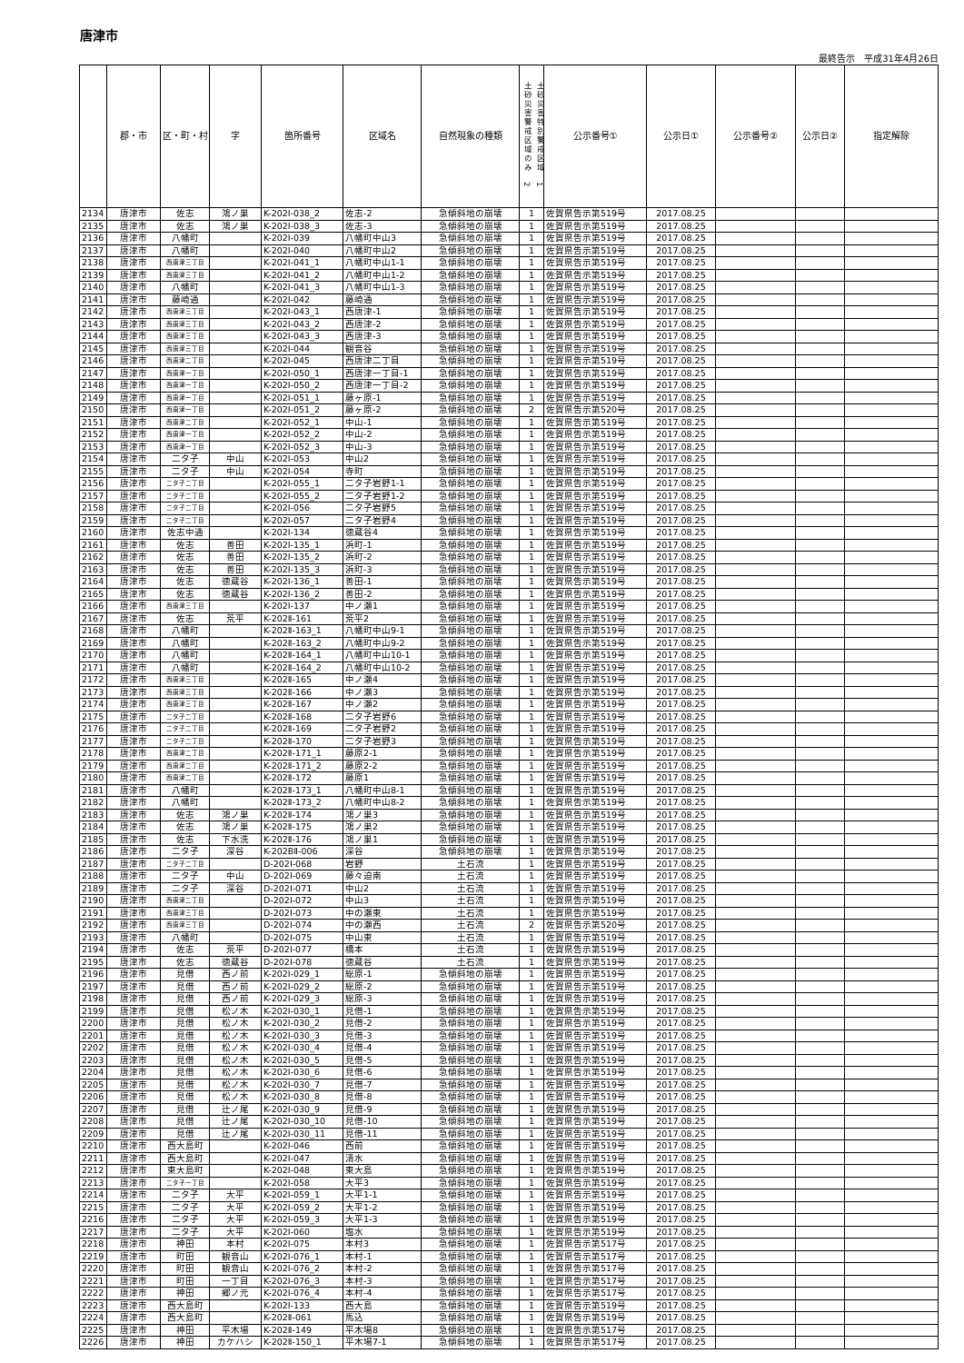唐津市
最終告示　平成31年4月26日
| | 郡・市 | 区・町・村 | 字 | 箇所番号 | 区域名 | 自然現象の種類 | 土砂災害警戒区域のみ 2 土砂災害特別警戒区域 1 | 公示番号① | 公示日① | 公示番号② | 公示日② | 指定解除 |
| --- | --- | --- | --- | --- | --- | --- | --- | --- | --- | --- | --- | --- |
| 2134 | 唐津市 | 佐志 | 鴻ノ巣 | K-202Ⅰ-038_2 | 佐志-2 | 急傾斜地の崩壊 | 1 | 佐賀県告示第519号 | 2017.08.25 | | | |
| 2135 | 唐津市 | 佐志 | 鴻ノ巣 | K-202Ⅰ-038_3 | 佐志-3 | 急傾斜地の崩壊 | 1 | 佐賀県告示第519号 | 2017.08.25 | | | |
| 2136 | 唐津市 | 八幡町 | | K-202Ⅰ-039 | 八幡町中山3 | 急傾斜地の崩壊 | 1 | 佐賀県告示第519号 | 2017.08.25 | | | |
| 2137 | 唐津市 | 八幡町 | | K-202Ⅰ-040 | 八幡町中山2 | 急傾斜地の崩壊 | 1 | 佐賀県告示第519号 | 2017.08.25 | | | |
| 2138 | 唐津市 | 西唐津三丁目 | | K-202Ⅰ-041_1 | 八幡町中山1-1 | 急傾斜地の崩壊 | 1 | 佐賀県告示第519号 | 2017.08.25 | | | |
| 2139 | 唐津市 | 西唐津三丁目 | | K-202Ⅰ-041_2 | 八幡町中山1-2 | 急傾斜地の崩壊 | 1 | 佐賀県告示第519号 | 2017.08.25 | | | |
| 2140 | 唐津市 | 八幡町 | | K-202Ⅰ-041_3 | 八幡町中山1-3 | 急傾斜地の崩壊 | 1 | 佐賀県告示第519号 | 2017.08.25 | | | |
| 2141 | 唐津市 | 藤崎通 | | K-202Ⅰ-042 | 藤崎通 | 急傾斜地の崩壊 | 1 | 佐賀県告示第519号 | 2017.08.25 | | | |
| 2142 | 唐津市 | 西唐津三丁目 | | K-202Ⅰ-043_1 | 西唐津-1 | 急傾斜地の崩壊 | 1 | 佐賀県告示第519号 | 2017.08.25 | | | |
| 2143 | 唐津市 | 西唐津三丁目 | | K-202Ⅰ-043_2 | 西唐津-2 | 急傾斜地の崩壊 | 1 | 佐賀県告示第519号 | 2017.08.25 | | | |
| 2144 | 唐津市 | 西唐津三丁目 | | K-202Ⅰ-043_3 | 西唐津-3 | 急傾斜地の崩壊 | 1 | 佐賀県告示第519号 | 2017.08.25 | | | |
| 2145 | 唐津市 | 西唐津三丁目 | | K-202Ⅰ-044 | 観音谷 | 急傾斜地の崩壊 | 1 | 佐賀県告示第519号 | 2017.08.25 | | | |
| 2146 | 唐津市 | 西唐津二丁目 | | K-202Ⅰ-045 | 西唐津二丁目 | 急傾斜地の崩壊 | 1 | 佐賀県告示第519号 | 2017.08.25 | | | |
| 2147 | 唐津市 | 西唐津一丁目 | | K-202Ⅰ-050_1 | 西唐津一丁目-1 | 急傾斜地の崩壊 | 1 | 佐賀県告示第519号 | 2017.08.25 | | | |
| 2148 | 唐津市 | 西唐津一丁目 | | K-202Ⅰ-050_2 | 西唐津一丁目-2 | 急傾斜地の崩壊 | 1 | 佐賀県告示第519号 | 2017.08.25 | | | |
| 2149 | 唐津市 | 西唐津一丁目 | | K-202Ⅰ-051_1 | 藤ヶ原-1 | 急傾斜地の崩壊 | 1 | 佐賀県告示第519号 | 2017.08.25 | | | |
| 2150 | 唐津市 | 西唐津一丁目 | | K-202Ⅰ-051_2 | 藤ヶ原-2 | 急傾斜地の崩壊 | 2 | 佐賀県告示第520号 | 2017.08.25 | | | |
| 2151 | 唐津市 | 西唐津二丁目 | | K-202Ⅰ-052_1 | 中山-1 | 急傾斜地の崩壊 | 1 | 佐賀県告示第519号 | 2017.08.25 | | | |
| 2152 | 唐津市 | 西唐津一丁目 | | K-202Ⅰ-052_2 | 中山-2 | 急傾斜地の崩壊 | 1 | 佐賀県告示第519号 | 2017.08.25 | | | |
| 2153 | 唐津市 | 西唐津一丁目 | | K-202Ⅰ-052_3 | 中山-3 | 急傾斜地の崩壊 | 1 | 佐賀県告示第519号 | 2017.08.25 | | | |
| 2154 | 唐津市 | 二タ子 | 中山 | K-202Ⅰ-053 | 中山2 | 急傾斜地の崩壊 | 1 | 佐賀県告示第519号 | 2017.08.25 | | | |
| 2155 | 唐津市 | 二タ子 | 中山 | K-202Ⅰ-054 | 寺町 | 急傾斜地の崩壊 | 1 | 佐賀県告示第519号 | 2017.08.25 | | | |
| 2156 | 唐津市 | 二タ子二丁目 | | K-202Ⅰ-055_1 | 二タ子岩野1-1 | 急傾斜地の崩壊 | 1 | 佐賀県告示第519号 | 2017.08.25 | | | |
| 2157 | 唐津市 | 二タ子二丁目 | | K-202Ⅰ-055_2 | 二タ子岩野1-2 | 急傾斜地の崩壊 | 1 | 佐賀県告示第519号 | 2017.08.25 | | | |
| 2158 | 唐津市 | 二タ子二丁目 | | K-202Ⅰ-056 | 二タ子岩野5 | 急傾斜地の崩壊 | 1 | 佐賀県告示第519号 | 2017.08.25 | | | |
| 2159 | 唐津市 | 二タ子二丁目 | | K-202Ⅰ-057 | 二タ子岩野4 | 急傾斜地の崩壊 | 1 | 佐賀県告示第519号 | 2017.08.25 | | | |
| 2160 | 唐津市 | 佐志中通 | | K-202Ⅰ-134 | 徳蔵谷4 | 急傾斜地の崩壊 | 1 | 佐賀県告示第519号 | 2017.08.25 | | | |
| 2161 | 唐津市 | 佐志 | 善田 | K-202Ⅰ-135_1 | 浜町-1 | 急傾斜地の崩壊 | 1 | 佐賀県告示第519号 | 2017.08.25 | | | |
| 2162 | 唐津市 | 佐志 | 善田 | K-202Ⅰ-135_2 | 浜町-2 | 急傾斜地の崩壊 | 1 | 佐賀県告示第519号 | 2017.08.25 | | | |
| 2163 | 唐津市 | 佐志 | 善田 | K-202Ⅰ-135_3 | 浜町-3 | 急傾斜地の崩壊 | 1 | 佐賀県告示第519号 | 2017.08.25 | | | |
| 2164 | 唐津市 | 佐志 | 徳蔵谷 | K-202Ⅰ-136_1 | 善田-1 | 急傾斜地の崩壊 | 1 | 佐賀県告示第519号 | 2017.08.25 | | | |
| 2165 | 唐津市 | 佐志 | 徳蔵谷 | K-202Ⅰ-136_2 | 善田-2 | 急傾斜地の崩壊 | 1 | 佐賀県告示第519号 | 2017.08.25 | | | |
| 2166 | 唐津市 | 西唐津三丁目 | | K-202Ⅰ-137 | 中ノ瀬1 | 急傾斜地の崩壊 | 1 | 佐賀県告示第519号 | 2017.08.25 | | | |
| 2167 | 唐津市 | 佐志 | 荒平 | K-202Ⅱ-161 | 荒平2 | 急傾斜地の崩壊 | 1 | 佐賀県告示第519号 | 2017.08.25 | | | |
| 2168 | 唐津市 | 八幡町 | | K-202Ⅱ-163_1 | 八幡町中山9-1 | 急傾斜地の崩壊 | 1 | 佐賀県告示第519号 | 2017.08.25 | | | |
| 2169 | 唐津市 | 八幡町 | | K-202Ⅱ-163_2 | 八幡町中山9-2 | 急傾斜地の崩壊 | 1 | 佐賀県告示第519号 | 2017.08.25 | | | |
| 2170 | 唐津市 | 八幡町 | | K-202Ⅱ-164_1 | 八幡町中山10-1 | 急傾斜地の崩壊 | 1 | 佐賀県告示第519号 | 2017.08.25 | | | |
| 2171 | 唐津市 | 八幡町 | | K-202Ⅱ-164_2 | 八幡町中山10-2 | 急傾斜地の崩壊 | 1 | 佐賀県告示第519号 | 2017.08.25 | | | |
| 2172 | 唐津市 | 西唐津三丁目 | | K-202Ⅱ-165 | 中ノ瀬4 | 急傾斜地の崩壊 | 1 | 佐賀県告示第519号 | 2017.08.25 | | | |
| 2173 | 唐津市 | 西唐津三丁目 | | K-202Ⅱ-166 | 中ノ瀬3 | 急傾斜地の崩壊 | 1 | 佐賀県告示第519号 | 2017.08.25 | | | |
| 2174 | 唐津市 | 西唐津三丁目 | | K-202Ⅱ-167 | 中ノ瀬2 | 急傾斜地の崩壊 | 1 | 佐賀県告示第519号 | 2017.08.25 | | | |
| 2175 | 唐津市 | 二タ子二丁目 | | K-202Ⅱ-168 | 二タ子岩野6 | 急傾斜地の崩壊 | 1 | 佐賀県告示第519号 | 2017.08.25 | | | |
| 2176 | 唐津市 | 二タ子二丁目 | | K-202Ⅱ-169 | 二タ子岩野2 | 急傾斜地の崩壊 | 1 | 佐賀県告示第519号 | 2017.08.25 | | | |
| 2177 | 唐津市 | 二タ子二丁目 | | K-202Ⅱ-170 | 二タ子岩野3 | 急傾斜地の崩壊 | 1 | 佐賀県告示第519号 | 2017.08.25 | | | |
| 2178 | 唐津市 | 西唐津二丁目 | | K-202Ⅱ-171_1 | 藤原2-1 | 急傾斜地の崩壊 | 1 | 佐賀県告示第519号 | 2017.08.25 | | | |
| 2179 | 唐津市 | 西唐津二丁目 | | K-202Ⅱ-171_2 | 藤原2-2 | 急傾斜地の崩壊 | 1 | 佐賀県告示第519号 | 2017.08.25 | | | |
| 2180 | 唐津市 | 西唐津二丁目 | | K-202Ⅱ-172 | 藤原1 | 急傾斜地の崩壊 | 1 | 佐賀県告示第519号 | 2017.08.25 | | | |
| 2181 | 唐津市 | 八幡町 | | K-202Ⅱ-173_1 | 八幡町中山8-1 | 急傾斜地の崩壊 | 1 | 佐賀県告示第519号 | 2017.08.25 | | | |
| 2182 | 唐津市 | 八幡町 | | K-202Ⅱ-173_2 | 八幡町中山8-2 | 急傾斜地の崩壊 | 1 | 佐賀県告示第519号 | 2017.08.25 | | | |
| 2183 | 唐津市 | 佐志 | 鴻ノ巣 | K-202Ⅱ-174 | 鴻ノ巣3 | 急傾斜地の崩壊 | 1 | 佐賀県告示第519号 | 2017.08.25 | | | |
| 2184 | 唐津市 | 佐志 | 鴻ノ巣 | K-202Ⅱ-175 | 鴻ノ巣2 | 急傾斜地の崩壊 | 1 | 佐賀県告示第519号 | 2017.08.25 | | | |
| 2185 | 唐津市 | 佐志 | 下水洗 | K-202Ⅱ-176 | 鴻ノ巣1 | 急傾斜地の崩壊 | 1 | 佐賀県告示第519号 | 2017.08.25 | | | |
| 2186 | 唐津市 | 二タ子 | 深谷 | K-202BⅡ-006 | 深谷 | 急傾斜地の崩壊 | 1 | 佐賀県告示第519号 | 2017.08.25 | | | |
| 2187 | 唐津市 | 二タ子二丁目 | | D-202Ⅰ-068 | 岩野 | 土石流 | 1 | 佐賀県告示第519号 | 2017.08.25 | | | |
| 2188 | 唐津市 | 二タ子 | 中山 | D-202Ⅰ-069 | 藤々迫南 | 土石流 | 1 | 佐賀県告示第519号 | 2017.08.25 | | | |
| 2189 | 唐津市 | 二タ子 | 深谷 | D-202Ⅰ-071 | 中山2 | 土石流 | 1 | 佐賀県告示第519号 | 2017.08.25 | | | |
| 2190 | 唐津市 | 西唐津二丁目 | | D-202Ⅰ-072 | 中山3 | 土石流 | 1 | 佐賀県告示第519号 | 2017.08.25 | | | |
| 2191 | 唐津市 | 西唐津三丁目 | | D-202Ⅰ-073 | 中の瀬東 | 土石流 | 1 | 佐賀県告示第519号 | 2017.08.25 | | | |
| 2192 | 唐津市 | 西唐津三丁目 | | D-202Ⅰ-074 | 中の瀬西 | 土石流 | 2 | 佐賀県告示第520号 | 2017.08.25 | | | |
| 2193 | 唐津市 | 八幡町 | | D-202Ⅰ-075 | 中山東 | 土石流 | 1 | 佐賀県告示第519号 | 2017.08.25 | | | |
| 2194 | 唐津市 | 佐志 | 荒平 | D-202Ⅰ-077 | 橋本 | 土石流 | 1 | 佐賀県告示第519号 | 2017.08.25 | | | |
| 2195 | 唐津市 | 佐志 | 徳蔵谷 | D-202Ⅰ-078 | 徳蔵谷 | 土石流 | 1 | 佐賀県告示第519号 | 2017.08.25 | | | |
| 2196 | 唐津市 | 見借 | 西ノ前 | K-202Ⅰ-029_1 | 総原-1 | 急傾斜地の崩壊 | 1 | 佐賀県告示第519号 | 2017.08.25 | | | |
| 2197 | 唐津市 | 見借 | 西ノ前 | K-202Ⅰ-029_2 | 総原-2 | 急傾斜地の崩壊 | 1 | 佐賀県告示第519号 | 2017.08.25 | | | |
| 2198 | 唐津市 | 見借 | 西ノ前 | K-202Ⅰ-029_3 | 総原-3 | 急傾斜地の崩壊 | 1 | 佐賀県告示第519号 | 2017.08.25 | | | |
| 2199 | 唐津市 | 見借 | 松ノ木 | K-202Ⅰ-030_1 | 見借-1 | 急傾斜地の崩壊 | 1 | 佐賀県告示第519号 | 2017.08.25 | | | |
| 2200 | 唐津市 | 見借 | 松ノ木 | K-202Ⅰ-030_2 | 見借-2 | 急傾斜地の崩壊 | 1 | 佐賀県告示第519号 | 2017.08.25 | | | |
| 2201 | 唐津市 | 見借 | 松ノ木 | K-202Ⅰ-030_3 | 見借-3 | 急傾斜地の崩壊 | 1 | 佐賀県告示第519号 | 2017.08.25 | | | |
| 2202 | 唐津市 | 見借 | 松ノ木 | K-202Ⅰ-030_4 | 見借-4 | 急傾斜地の崩壊 | 1 | 佐賀県告示第519号 | 2017.08.25 | | | |
| 2203 | 唐津市 | 見借 | 松ノ木 | K-202Ⅰ-030_5 | 見借-5 | 急傾斜地の崩壊 | 1 | 佐賀県告示第519号 | 2017.08.25 | | | |
| 2204 | 唐津市 | 見借 | 松ノ木 | K-202Ⅰ-030_6 | 見借-6 | 急傾斜地の崩壊 | 1 | 佐賀県告示第519号 | 2017.08.25 | | | |
| 2205 | 唐津市 | 見借 | 松ノ木 | K-202Ⅰ-030_7 | 見借-7 | 急傾斜地の崩壊 | 1 | 佐賀県告示第519号 | 2017.08.25 | | | |
| 2206 | 唐津市 | 見借 | 松ノ木 | K-202Ⅰ-030_8 | 見借-8 | 急傾斜地の崩壊 | 1 | 佐賀県告示第519号 | 2017.08.25 | | | |
| 2207 | 唐津市 | 見借 | 辻ノ尾 | K-202Ⅰ-030_9 | 見借-9 | 急傾斜地の崩壊 | 1 | 佐賀県告示第519号 | 2017.08.25 | | | |
| 2208 | 唐津市 | 見借 | 辻ノ尾 | K-202Ⅰ-030_10 | 見借-10 | 急傾斜地の崩壊 | 1 | 佐賀県告示第519号 | 2017.08.25 | | | |
| 2209 | 唐津市 | 見借 | 辻ノ尾 | K-202Ⅰ-030_11 | 見借-11 | 急傾斜地の崩壊 | 1 | 佐賀県告示第519号 | 2017.08.25 | | | |
| 2210 | 唐津市 | 西大島町 | | K-202Ⅰ-046 | 西前 | 急傾斜地の崩壊 | 1 | 佐賀県告示第519号 | 2017.08.25 | | | |
| 2211 | 唐津市 | 西大島町 | | K-202Ⅰ-047 | 清水 | 急傾斜地の崩壊 | 1 | 佐賀県告示第519号 | 2017.08.25 | | | |
| 2212 | 唐津市 | 東大島町 | | K-202Ⅰ-048 | 東大島 | 急傾斜地の崩壊 | 1 | 佐賀県告示第519号 | 2017.08.25 | | | |
| 2213 | 唐津市 | 二タ子一丁目 | | K-202Ⅰ-058 | 大平3 | 急傾斜地の崩壊 | 1 | 佐賀県告示第519号 | 2017.08.25 | | | |
| 2214 | 唐津市 | 二タ子 | 大平 | K-202Ⅰ-059_1 | 大平1-1 | 急傾斜地の崩壊 | 1 | 佐賀県告示第519号 | 2017.08.25 | | | |
| 2215 | 唐津市 | 二タ子 | 大平 | K-202Ⅰ-059_2 | 大平1-2 | 急傾斜地の崩壊 | 1 | 佐賀県告示第519号 | 2017.08.25 | | | |
| 2216 | 唐津市 | 二タ子 | 大平 | K-202Ⅰ-059_3 | 大平1-3 | 急傾斜地の崩壊 | 1 | 佐賀県告示第519号 | 2017.08.25 | | | |
| 2217 | 唐津市 | 二タ子 | 大平 | K-202Ⅰ-060 | 塩水 | 急傾斜地の崩壊 | 1 | 佐賀県告示第519号 | 2017.08.25 | | | |
| 2218 | 唐津市 | 神田 | 本村 | K-202Ⅰ-075 | 本村3 | 急傾斜地の崩壊 | 1 | 佐賀県告示第517号 | 2017.08.25 | | | |
| 2219 | 唐津市 | 町田 | 観音山 | K-202Ⅰ-076_1 | 本村-1 | 急傾斜地の崩壊 | 1 | 佐賀県告示第517号 | 2017.08.25 | | | |
| 2220 | 唐津市 | 町田 | 観音山 | K-202Ⅰ-076_2 | 本村-2 | 急傾斜地の崩壊 | 1 | 佐賀県告示第517号 | 2017.08.25 | | | |
| 2221 | 唐津市 | 町田 | 一丁目 | K-202Ⅰ-076_3 | 本村-3 | 急傾斜地の崩壊 | 1 | 佐賀県告示第517号 | 2017.08.25 | | | |
| 2222 | 唐津市 | 神田 | 郷ノ元 | K-202Ⅰ-076_4 | 本村-4 | 急傾斜地の崩壊 | 1 | 佐賀県告示第517号 | 2017.08.25 | | | |
| 2223 | 唐津市 | 西大島町 | | K-202Ⅰ-133 | 西大島 | 急傾斜地の崩壊 | 1 | 佐賀県告示第519号 | 2017.08.25 | | | |
| 2224 | 唐津市 | 西大島町 | | K-202Ⅱ-061 | 馬込 | 急傾斜地の崩壊 | 1 | 佐賀県告示第519号 | 2017.08.25 | | | |
| 2225 | 唐津市 | 神田 | 平木場 | K-202Ⅱ-149 | 平木場8 | 急傾斜地の崩壊 | 1 | 佐賀県告示第517号 | 2017.08.25 | | | |
| 2226 | 唐津市 | 神田 | カケハシ | K-202Ⅱ-150_1 | 平木場7-1 | 急傾斜地の崩壊 | 1 | 佐賀県告示第517号 | 2017.08.25 | | | |